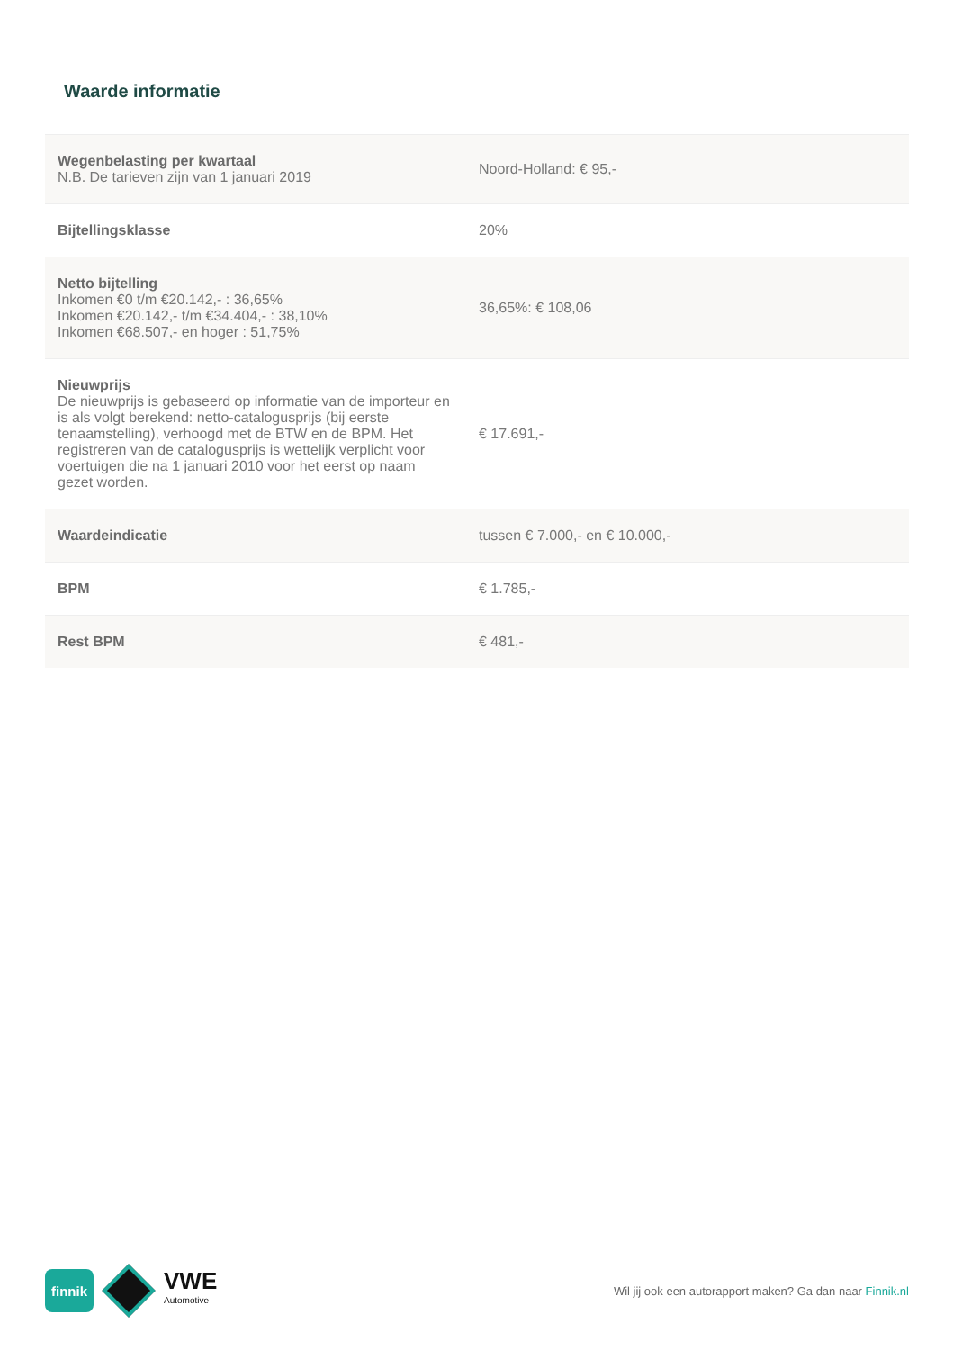Waarde informatie
| Wegenbelasting per kwartaal N.B. De tarieven zijn van 1 januari 2019 | Noord-Holland: € 95,- |
| Bijtellingsklasse | 20% |
| Netto bijtelling Inkomen €0 t/m €20.142,- : 36,65% Inkomen €20.142,- t/m €34.404,- : 38,10% Inkomen €68.507,- en hoger : 51,75% | 36,65%: € 108,06 |
| Nieuwprijs De nieuwprijs is gebaseerd op informatie van de importeur en is als volgt berekend: netto-catalogusprijs (bij eerste tenaamstelling), verhoogd met de BTW en de BPM. Het registreren van de catalogusprijs is wettelijk verplicht voor voertuigen die na 1 januari 2010 voor het eerst op naam gezet worden. | € 17.691,- |
| Waardeindicatie | tussen € 7.000,- en € 10.000,- |
| BPM | € 1.785,- |
| Rest BPM | € 481,- |
finnik
VWE
Automotive
Wil jij ook een autorapport maken? Ga dan naar Finnik.nl